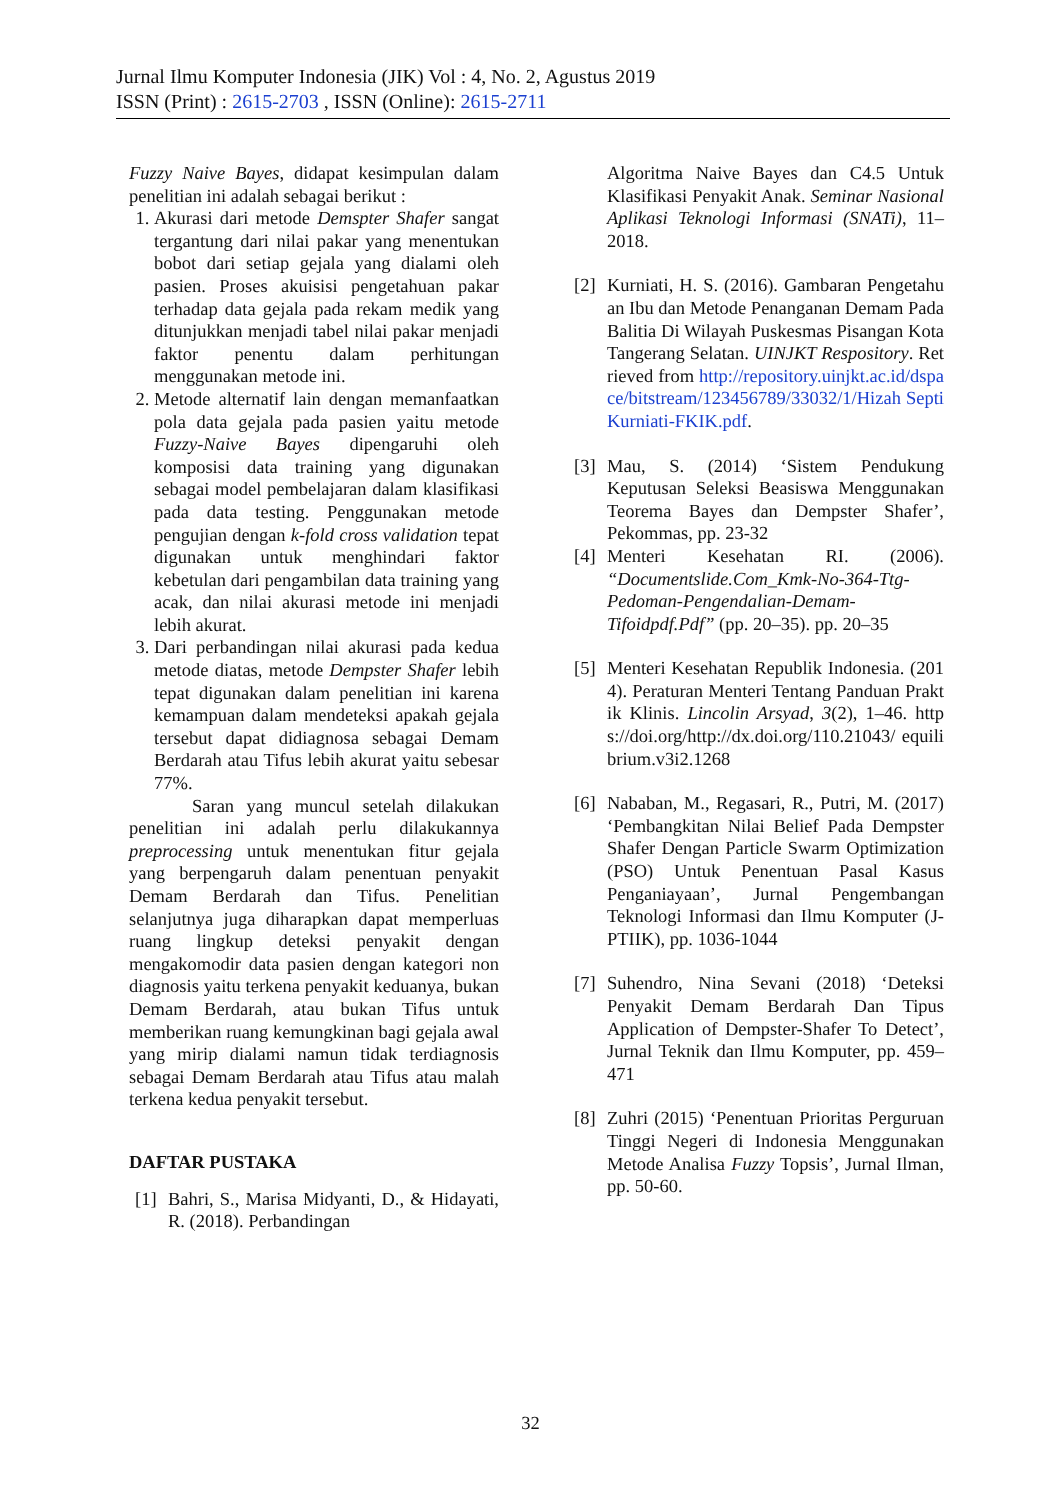Jurnal Ilmu Komputer Indonesia (JIK) Vol : 4, No. 2, Agustus 2019
ISSN (Print) : 2615-2703 , ISSN (Online): 2615-2711
Fuzzy Naive Bayes, didapat kesimpulan dalam penelitian ini adalah sebagai berikut :
1. Akurasi dari metode Demspter Shafer sangat tergantung dari nilai pakar yang menentukan bobot dari setiap gejala yang dialami oleh pasien. Proses akuisisi pengetahuan pakar terhadap data gejala pada rekam medik yang ditunjukkan menjadi tabel nilai pakar menjadi faktor penentu dalam perhitungan menggunakan metode ini.
2. Metode alternatif lain dengan memanfaatkan pola data gejala pada pasien yaitu metode Fuzzy-Naive Bayes dipengaruhi oleh komposisi data training yang digunakan sebagai model pembelajaran dalam klasifikasi pada data testing. Penggunakan metode pengujian dengan k-fold cross validation tepat digunakan untuk menghindari faktor kebetulan dari pengambilan data training yang acak, dan nilai akurasi metode ini menjadi lebih akurat.
3. Dari perbandingan nilai akurasi pada kedua metode diatas, metode Dempster Shafer lebih tepat digunakan dalam penelitian ini karena kemampuan dalam mendeteksi apakah gejala tersebut dapat didiagnosa sebagai Demam Berdarah atau Tifus lebih akurat yaitu sebesar 77%.
Saran yang muncul setelah dilakukan penelitian ini adalah perlu dilakukannya preprocessing untuk menentukan fitur gejala yang berpengaruh dalam penentuan penyakit Demam Berdarah dan Tifus. Penelitian selanjutnya juga diharapkan dapat memperluas ruang lingkup deteksi penyakit dengan mengakomodir data pasien dengan kategori non diagnosis yaitu terkena penyakit keduanya, bukan Demam Berdarah, atau bukan Tifus untuk memberikan ruang kemungkinan bagi gejala awal yang mirip dialami namun tidak terdiagnosis sebagai Demam Berdarah atau Tifus atau malah terkena kedua penyakit tersebut.
DAFTAR PUSTAKA
[1] Bahri, S., Marisa Midyanti, D., & Hidayati, R. (2018). Perbandingan
Algoritma Naive Bayes dan C4.5 Untuk Klasifikasi Penyakit Anak. Seminar Nasional Aplikasi Teknologi Informasi (SNATi), 11–2018.
[2] Kurniati, H. S. (2016). Gambaran Pengetahuan Ibu dan Metode Penanganan Demam Pada Balitia Di Wilayah Puskesmas Pisangan Kota Tangerang Selatan. UINJKT Respository. Retrieved from http://repository.uinjkt.ac.id/dspace/bitstream/123456789/33032/1/Hizah Septi Kurniati-FKIK.pdf.
[3] Mau, S. (2014) ‘Sistem Pendukung Keputusan Seleksi Beasiswa Menggunakan Teorema Bayes dan Dempster Shafer’, Pekommas, pp. 23-32
[4] Menteri Kesehatan RI. (2006). “Documentslide.Com_Kmk-No-364-Ttg-Pedoman-Pengendalian-Demam-Tifoidpdf.Pdf” (pp. 20–35). pp. 20–35
[5] Menteri Kesehatan Republik Indonesia. (2014). Peraturan Menteri Tentang Panduan Praktik Klinis. Lincolin Arsyad, 3(2), 1–46. https://doi.org/http://dx.doi.org/110.21043/ equilibrium.v3i2.1268
[6] Nababan, M., Regasari, R., Putri, M. (2017) ‘Pembangkitan Nilai Belief Pada Dempster Shafer Dengan Particle Swarm Optimization (PSO) Untuk Penentuan Pasal Kasus Penganiayaan’, Jurnal Pengembangan Teknologi Informasi dan Ilmu Komputer (J-PTIIK), pp. 1036-1044
[7] Suhendro, Nina Sevani (2018) ‘Deteksi Penyakit Demam Berdarah Dan Tipus Application of Dempster-Shafer To Detect’, Jurnal Teknik dan Ilmu Komputer, pp. 459–471
[8] Zuhri (2015) ‘Penentuan Prioritas Perguruan Tinggi Negeri di Indonesia Menggunakan Metode Analisa Fuzzy Topsis’, Jurnal Ilman, pp. 50-60.
32